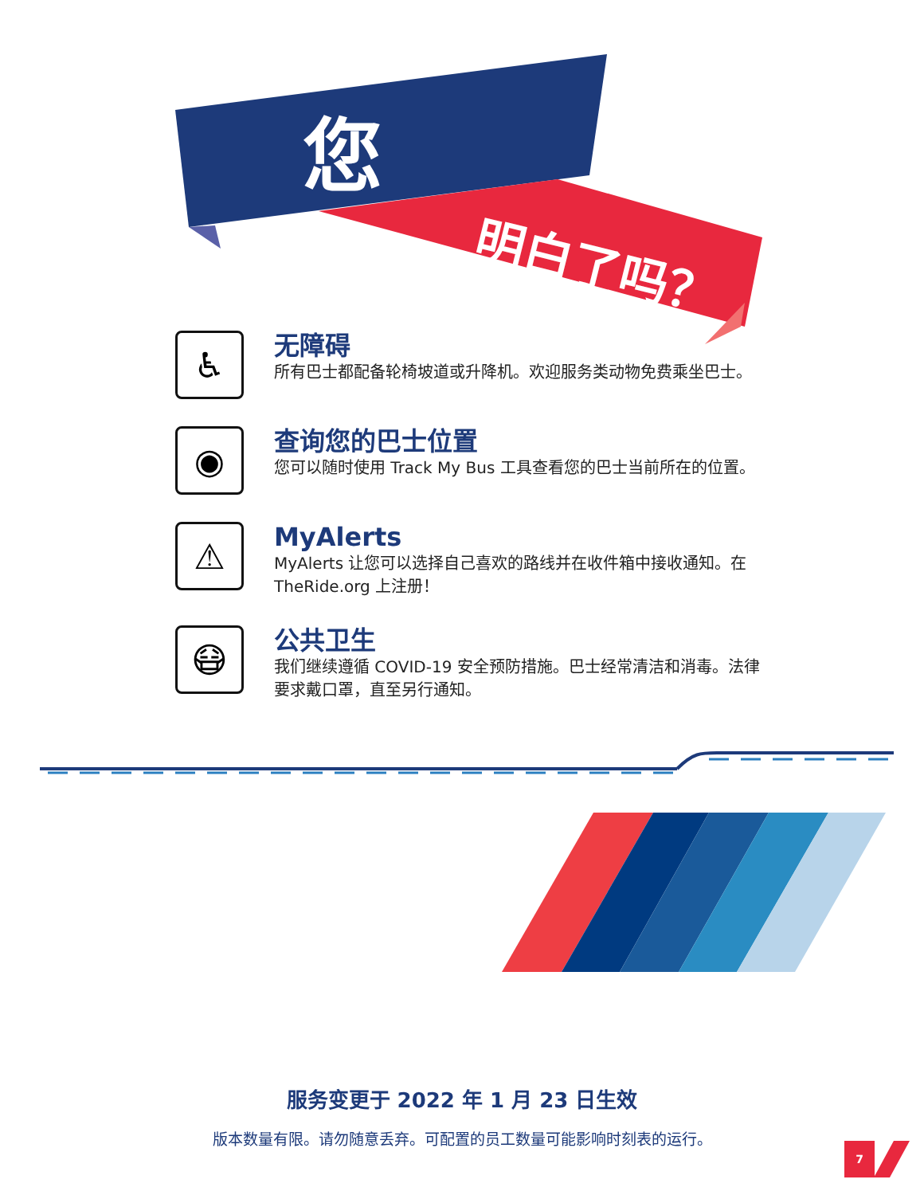您
明白了吗？
♿
无障碍
所有巴士都配备轮椅坡道或升降机。欢迎服务类动物免费乘坐巴士。
◉
查询您的巴士位置
您可以随时使用 Track My Bus 工具查看您的巴士当前所在的位置。
⚠
MyAlerts
MyAlerts 让您可以选择自己喜欢的路线并在收件箱中接收通知。在 TheRide.org 上注册！
😷
公共卫生
我们继续遵循 COVID-19 安全预防措施。巴士经常清洁和消毒。法律要求戴口罩，直至另行通知。
服务变更于 2022 年 1 月 23 日生效
版本数量有限。请勿随意丢弃。可配置的员工数量可能影响时刻表的运行。
7